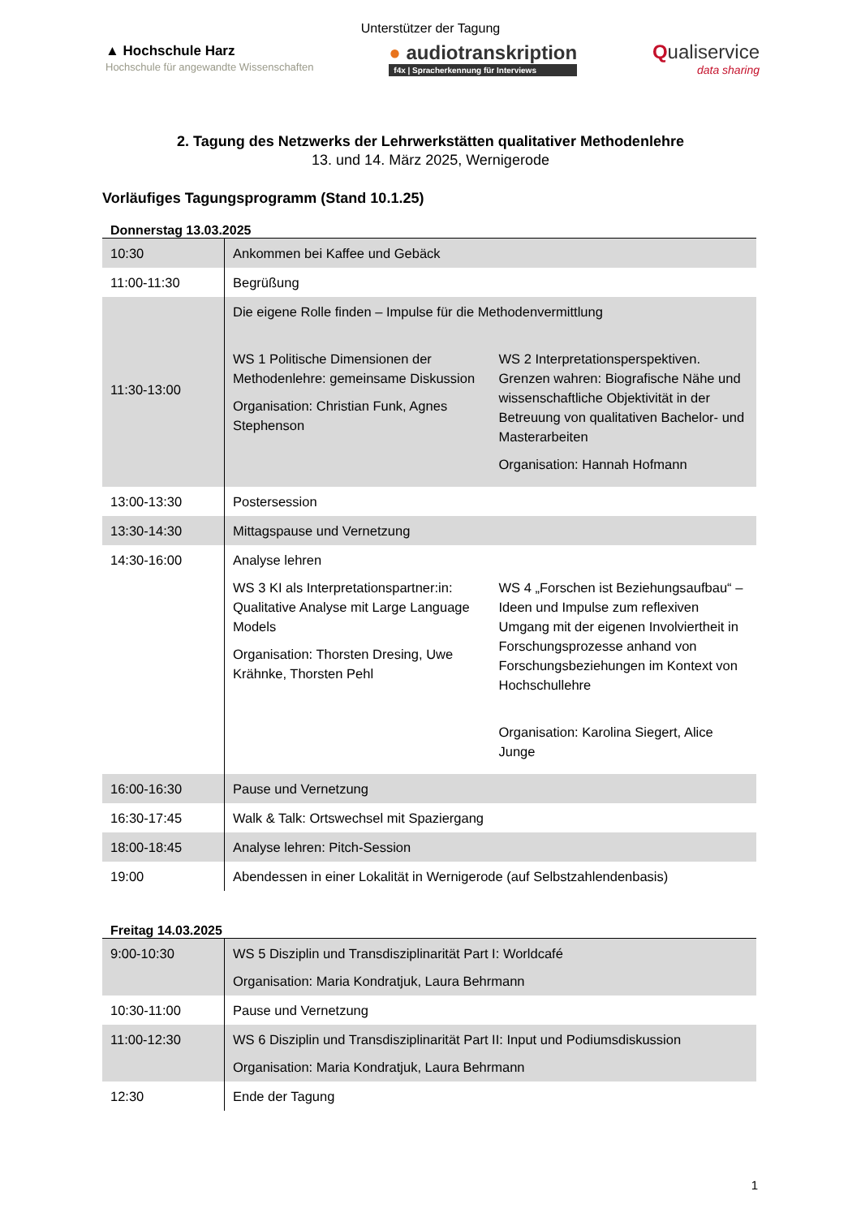Unterstützer der Tagung
▲ Hochschule Harz
Hochschule für angewandte Wissenschaften
● audiotranskription
f4x | Spracherkennung für Interviews
Qualiservice
data sharing
2. Tagung des Netzwerks der Lehrwerkstätten qualitativer Methodenlehre
13. und 14. März 2025, Wernigerode
Vorläufiges Tagungsprogramm (Stand 10.1.25)
Donnerstag 13.03.2025
| 10:30 | Ankommen bei Kaffee und Gebäck |
| 11:00-11:30 | Begrüßung |
| 11:30-13:00 | Die eigene Rolle finden – Impulse für die Methodenvermittlung WS 1 Politische Dimensionen der Methodenlehre: gemeinsame Diskussion Organisation: Christian Funk, Agnes Stephenson WS 2 Interpretationsperspektiven. Grenzen wahren: Biografische Nähe und wissenschaftliche Objektivität in der Betreuung von qualitativen Bachelor- und Masterarbeiten Organisation: Hannah Hofmann |
| 13:00-13:30 | Postersession |
| 13:30-14:30 | Mittagspause und Vernetzung |
| 14:30-16:00 | Analyse lehren WS 3 KI als Interpretationspartner:in: Qualitative Analyse mit Large Language Models Organisation: Thorsten Dresing, Uwe Krähnke, Thorsten Pehl WS 4 „Forschen ist Beziehungsaufbau“ – Ideen und Impulse zum reflexiven Umgang mit der eigenen Involviertheit in Forschungsprozesse anhand von Forschungsbeziehungen im Kontext von Hochschullehre Organisation: Karolina Siegert, Alice Junge |
| 16:00-16:30 | Pause und Vernetzung |
| 16:30-17:45 | Walk & Talk: Ortswechsel mit Spaziergang |
| 18:00-18:45 | Analyse lehren: Pitch-Session |
| 19:00 | Abendessen in einer Lokalität in Wernigerode (auf Selbstzahlendenbasis) |
Freitag 14.03.2025
| 9:00-10:30 | WS 5 Disziplin und Transdisziplinarität Part I: Worldcafé Organisation: Maria Kondratjuk, Laura Behrmann |
| 10:30-11:00 | Pause und Vernetzung |
| 11:00-12:30 | WS 6 Disziplin und Transdisziplinarität Part II: Input und Podiumsdiskussion Organisation: Maria Kondratjuk, Laura Behrmann |
| 12:30 | Ende der Tagung |
1